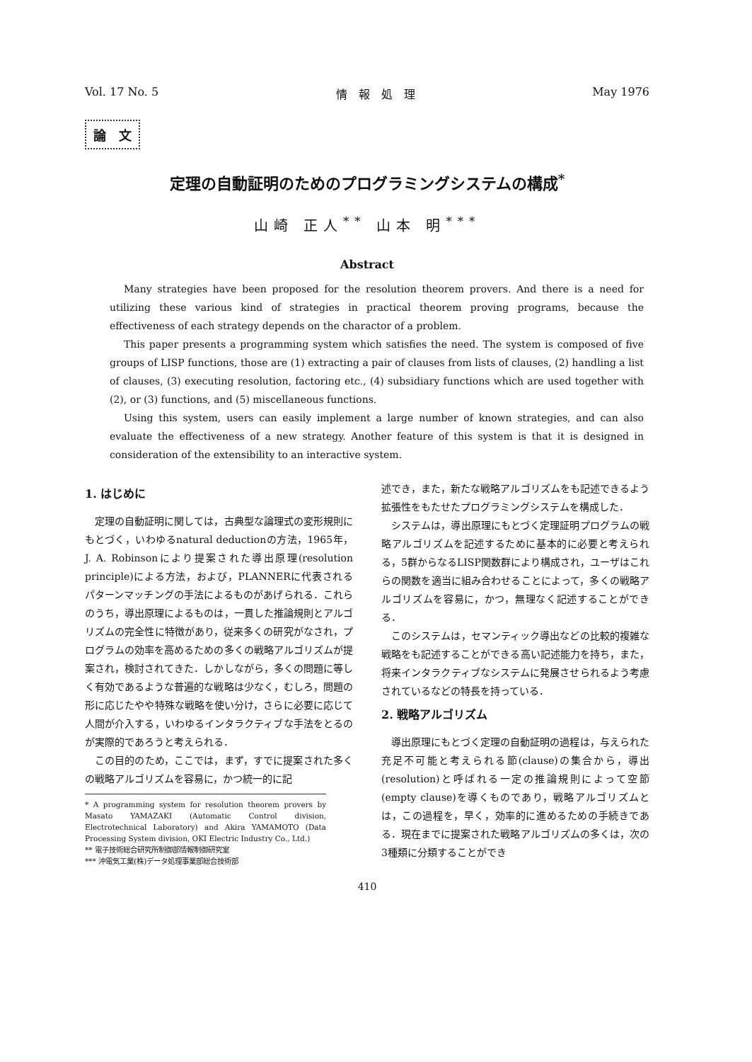Vol. 17 No. 5 情　報　処　理 May 1976
論　文
定理の自動証明のためのプログラミングシステムの構成<sup>*</sup>
山崎 正人<sup>**</sup> 山本 明<sup>***</sup>
Abstract
Many strategies have been proposed for the resolution theorem provers. And there is a need for utilizing these various kind of strategies in practical theorem proving programs, because the effectiveness of each strategy depends on the charactor of a problem.
This paper presents a programming system which satisfies the need. The system is composed of five groups of LISP functions, those are (1) extracting a pair of clauses from lists of clauses, (2) handling a list of clauses, (3) executing resolution, factoring etc., (4) subsidiary functions which are used together with (2), or (3) functions, and (5) miscellaneous functions.
Using this system, users can easily implement a large number of known strategies, and can also evaluate the effectiveness of a new strategy. Another feature of this system is that it is designed in consideration of the extensibility to an interactive system.
1. はじめに
定理の自動証明に関しては，古典型な論理式の変形規則にもとづく，いわゆるnatural deductionの方法，1965年，J. A. Robinsonにより提案された導出原理(resolution principle)による方法，および，PLANNERに代表されるパターンマッチングの手法によるものがあげられる．これらのうち，導出原理によるものは，一貫した推論規則とアルゴリズムの完全性に特徴があり，従来多くの研究がなされ，プログラムの効率を高めるための多くの戦略アルゴリズムが提案され，検討されてきた．しかしながら，多くの問題に等しく有効であるような普遍的な戦略は少なく，むしろ，問題の形に応じたやや特殊な戦略を使い分け，さらに必要に応じて人間が介入する，いわゆるインタラクティブな手法をとるのが実際的であろうと考えられる．
この目的のため，ここでは，まず，すでに提案された多くの戦略アルゴリズムを容易に，かつ統一的に記
* A programming system for resolution theorem provers by Masato YAMAZAKI (Automatic Control division, Electrotechnical Laboratory) and Akira YAMAMOTO (Data Processing System division, OKI Electric Industry Co., Ltd.)
** 電子技術総合研究所制御部情報制御研究室
*** 沖電気工業(株)データ処理事業部総合技術部
述でき，また，新たな戦略アルゴリズムをも記述できるよう拡張性をもたせたプログラミングシステムを構成した．
システムは，導出原理にもとづく定理証明プログラムの戦略アルゴリズムを記述するために基本的に必要と考えられる，5群からなるLISP関数群により構成され，ユーザはこれらの関数を適当に組み合わせることによって，多くの戦略アルゴリズムを容易に，かつ，無理なく記述することができる．
このシステムは，セマンティック導出などの比較的複雑な戦略をも記述することができる高い記述能力を持ち，また，将来インタラクティブなシステムに発展させられるよう考慮されているなどの特長を持っている．
2. 戦略アルゴリズム
導出原理にもとづく定理の自動証明の過程は，与えられた充足不可能と考えられる節(clause)の集合から，導出(resolution)と呼ばれる一定の推論規則によって空節(empty clause)を導くものであり，戦略アルゴリズムとは，この過程を，早く，効率的に進めるための手続きである．現在までに提案された戦略アルゴリズムの多くは，次の3種類に分類することができ
410